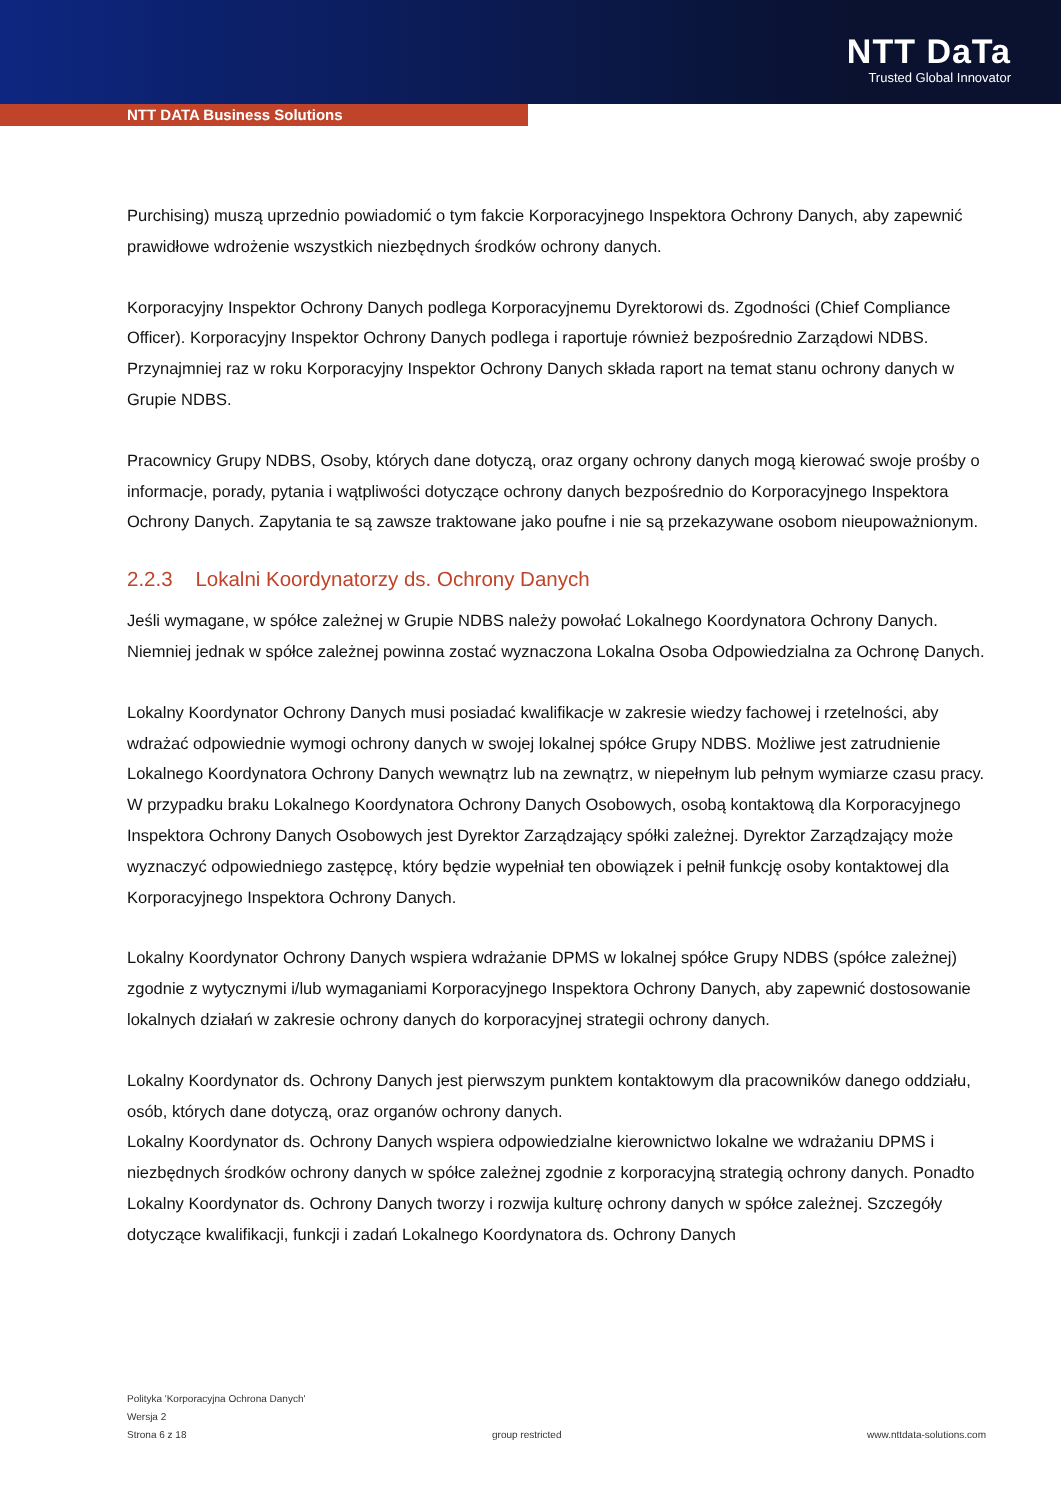NTT DaTa
Trusted Global Innovator
NTT DATA Business Solutions
Purchising) muszą uprzednio powiadomić o tym fakcie Korporacyjnego Inspektora Ochrony Danych, aby zapewnić prawidłowe wdrożenie wszystkich niezbędnych środków ochrony danych.
Korporacyjny Inspektor Ochrony Danych podlega Korporacyjnemu Dyrektorowi ds. Zgodności (Chief Compliance Officer). Korporacyjny Inspektor Ochrony Danych podlega i raportuje również bezpośrednio Zarządowi NDBS. Przynajmniej raz w roku Korporacyjny Inspektor Ochrony Danych składa raport na temat stanu ochrony danych w Grupie NDBS.
Pracownicy Grupy NDBS, Osoby, których dane dotyczą, oraz organy ochrony danych mogą kierować swoje prośby o informacje, porady, pytania i wątpliwości dotyczące ochrony danych bezpośrednio do Korporacyjnego Inspektora Ochrony Danych. Zapytania te są zawsze traktowane jako poufne i nie są przekazywane osobom nieupoważnionym.
2.2.3 Lokalni Koordynatorzy ds. Ochrony Danych
Jeśli wymagane, w spółce zależnej w Grupie NDBS należy powołać Lokalnego Koordynatora Ochrony Danych. Niemniej jednak w spółce zależnej powinna zostać wyznaczona Lokalna Osoba Odpowiedzialna za Ochronę Danych.
Lokalny Koordynator Ochrony Danych musi posiadać kwalifikacje w zakresie wiedzy fachowej i rzetelności, aby wdrażać odpowiednie wymogi ochrony danych w swojej lokalnej spółce Grupy NDBS. Możliwe jest zatrudnienie Lokalnego Koordynatora Ochrony Danych wewnątrz lub na zewnątrz, w niepełnym lub pełnym wymiarze czasu pracy. W przypadku braku Lokalnego Koordynatora Ochrony Danych Osobowych, osobą kontaktową dla Korporacyjnego Inspektora Ochrony Danych Osobowych jest Dyrektor Zarządzający spółki zależnej. Dyrektor Zarządzający może wyznaczyć odpowiedniego zastępcę, który będzie wypełniał ten obowiązek i pełnił funkcję osoby kontaktowej dla Korporacyjnego Inspektora Ochrony Danych.
Lokalny Koordynator Ochrony Danych wspiera wdrażanie DPMS w lokalnej spółce Grupy NDBS (spółce zależnej) zgodnie z wytycznymi i/lub wymaganiami Korporacyjnego Inspektora Ochrony Danych, aby zapewnić dostosowanie lokalnych działań w zakresie ochrony danych do korporacyjnej strategii ochrony danych.
Lokalny Koordynator ds. Ochrony Danych jest pierwszym punktem kontaktowym dla pracowników danego oddziału, osób, których dane dotyczą, oraz organów ochrony danych.
Lokalny Koordynator ds. Ochrony Danych wspiera odpowiedzialne kierownictwo lokalne we wdrażaniu DPMS i niezbędnych środków ochrony danych w spółce zależnej zgodnie z korporacyjną strategią ochrony danych. Ponadto Lokalny Koordynator ds. Ochrony Danych tworzy i rozwija kulturę ochrony danych w spółce zależnej. Szczegóły dotyczące kwalifikacji, funkcji i zadań Lokalnego Koordynatora ds. Ochrony Danych
Polityka 'Korporacyjna Ochrona Danych'
Wersja 2
Strona 6 z 18 group restricted www.nttdata-solutions.com